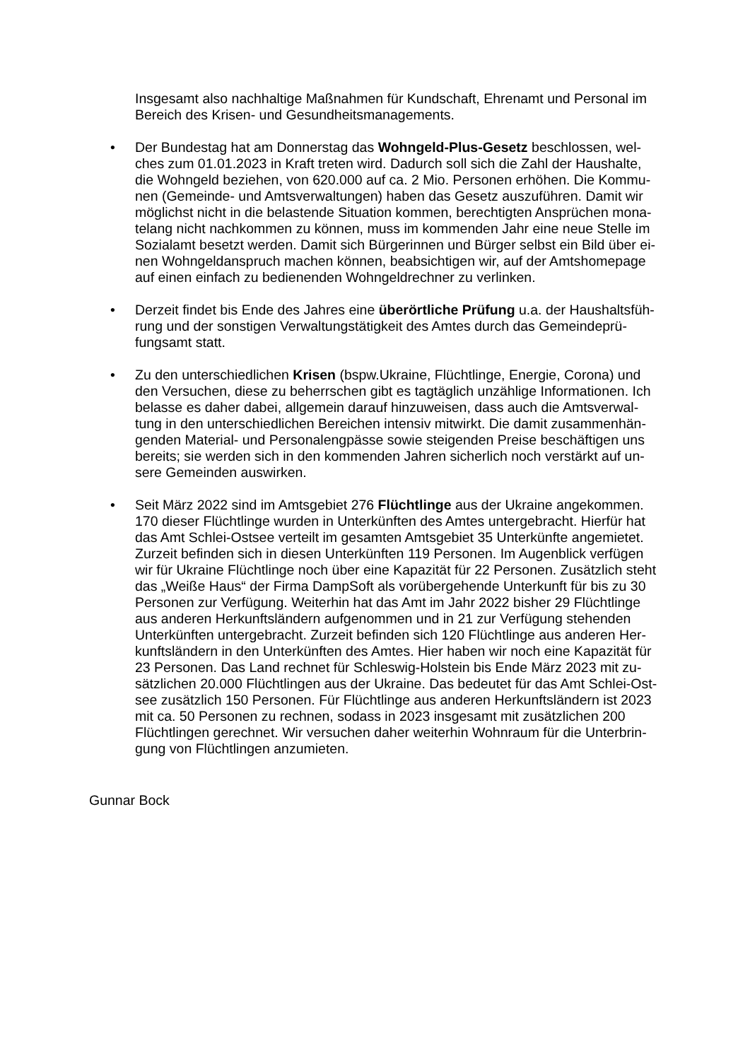Insgesamt also nachhaltige Maßnahmen für Kundschaft, Ehrenamt und Personal im Bereich des Krisen- und Gesundheitsmanagements.
• Der Bundestag hat am Donnerstag das Wohngeld-Plus-Gesetz beschlossen, wel-ches zum 01.01.2023 in Kraft treten wird. Dadurch soll sich die Zahl der Haushalte, die Wohngeld beziehen, von 620.000 auf ca. 2 Mio. Personen erhöhen. Die Kommu-nen (Gemeinde- und Amtsverwaltungen) haben das Gesetz auszuführen. Damit wir möglichst nicht in die belastende Situation kommen, berechtigten Ansprüchen mona-telang nicht nachkommen zu können, muss im kommenden Jahr eine neue Stelle im Sozialamt besetzt werden. Damit sich Bürgerinnen und Bürger selbst ein Bild über ei-nen Wohngeldanspruch machen können, beabsichtigen wir, auf der Amtshomepage auf einen einfach zu bedienenden Wohngeldrechner zu verlinken.
• Derzeit findet bis Ende des Jahres eine überörtliche Prüfung u.a. der Haushaltsfüh-rung und der sonstigen Verwaltungstätigkeit des Amtes durch das Gemeindeprü-fungsamt statt.
• Zu den unterschiedlichen Krisen (bspw.Ukraine, Flüchtlinge, Energie, Corona) und den Versuchen, diese zu beherrschen gibt es tagtäglich unzählige Informationen. Ich belasse es daher dabei, allgemein darauf hinzuweisen, dass auch die Amtsverwal-tung in den unterschiedlichen Bereichen intensiv mitwirkt. Die damit zusammenhän-genden Material- und Personalengpässe sowie steigenden Preise beschäftigen uns bereits; sie werden sich in den kommenden Jahren sicherlich noch verstärkt auf un-sere Gemeinden auswirken.
• Seit März 2022 sind im Amtsgebiet 276 Flüchtlinge aus der Ukraine angekommen. 170 dieser Flüchtlinge wurden in Unterkünften des Amtes untergebracht. Hierfür hat das Amt Schlei-Ostsee verteilt im gesamten Amtsgebiet 35 Unterkünfte angemietet. Zurzeit befinden sich in diesen Unterkünften 119 Personen. Im Augenblick verfügen wir für Ukraine Flüchtlinge noch über eine Kapazität für 22 Personen. Zusätzlich steht das „Weiße Haus“ der Firma DampSoft als vorübergehende Unterkunft für bis zu 30 Personen zur Verfügung. Weiterhin hat das Amt im Jahr 2022 bisher 29 Flüchtlinge aus anderen Herkunftsländern aufgenommen und in 21 zur Verfügung stehenden Unterkünften untergebracht. Zurzeit befinden sich 120 Flüchtlinge aus anderen Her-kunftsländern in den Unterkünften des Amtes. Hier haben wir noch eine Kapazität für 23 Personen. Das Land rechnet für Schleswig-Holstein bis Ende März 2023 mit zu-sätzlichen 20.000 Flüchtlingen aus der Ukraine. Das bedeutet für das Amt Schlei-Ost-see zusätzlich 150 Personen. Für Flüchtlinge aus anderen Herkunftsländern ist 2023 mit ca. 50 Personen zu rechnen, sodass in 2023 insgesamt mit zusätzlichen 200 Flüchtlingen gerechnet. Wir versuchen daher weiterhin Wohnraum für die Unterbrin-gung von Flüchtlingen anzumieten.
Gunnar Bock